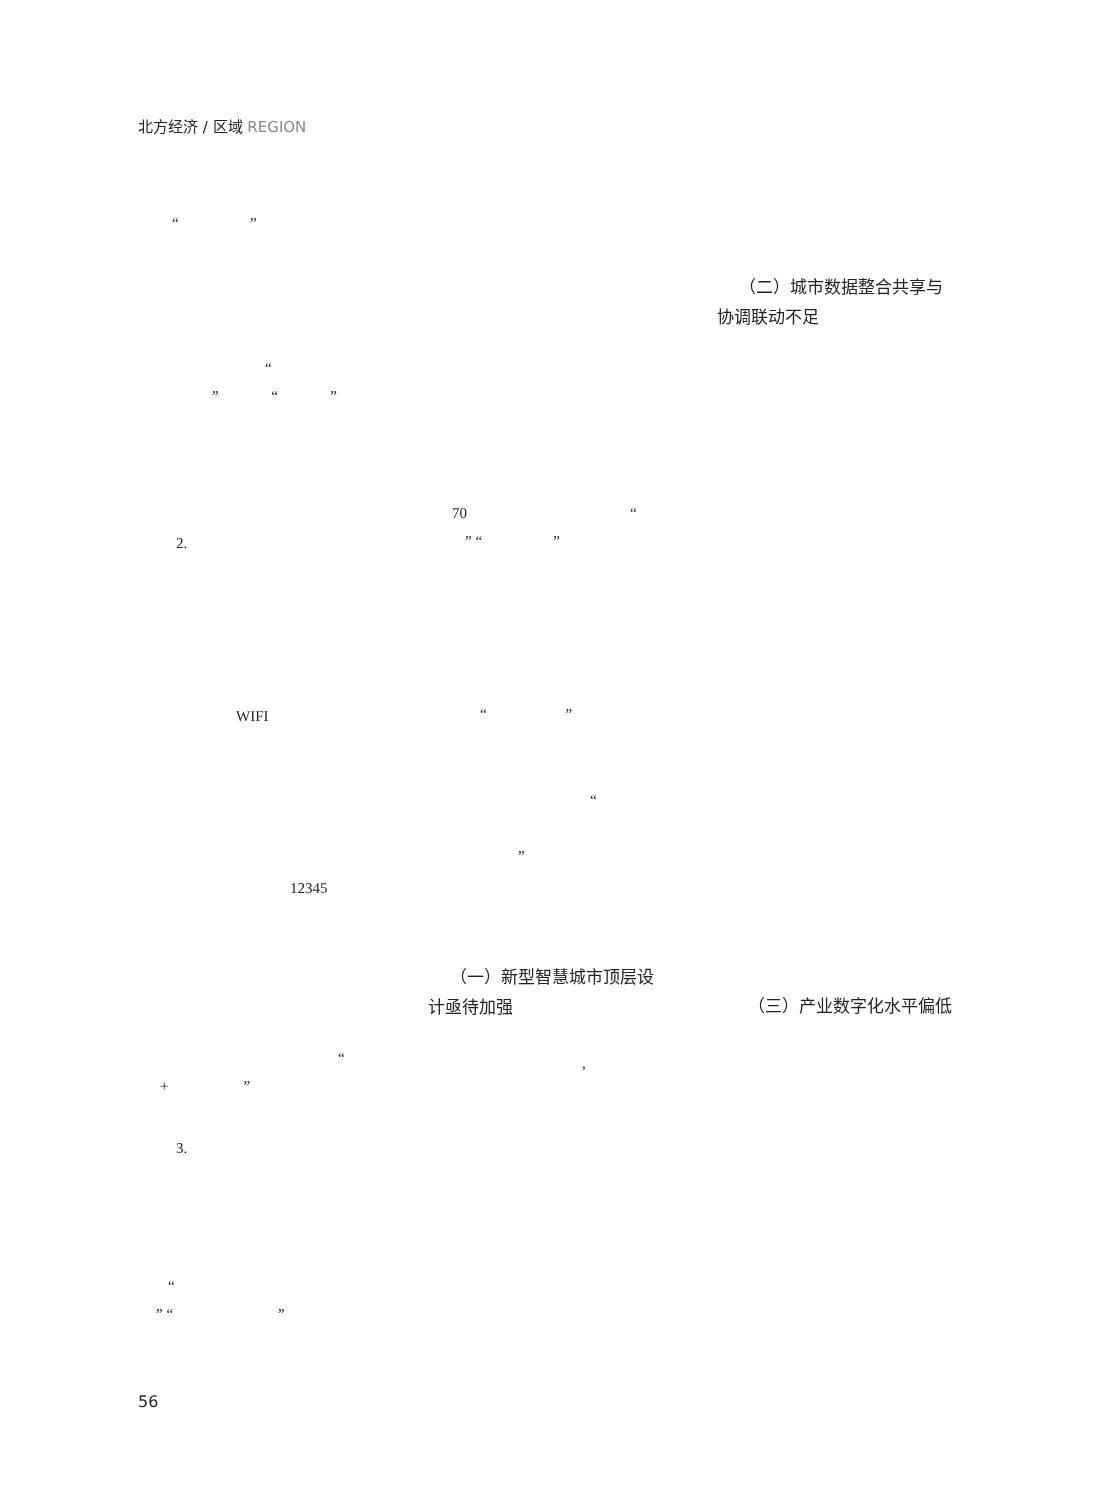北方经济 / 区域 REGION
“ ”
（二）城市数据整合共享与
协调联动不足
“
” “ ”
70 “
2. ” “ ”
WIFI “ ”
“
”
12345
（一）新型智慧城市顶层设
计亟待加强
（三）产业数字化水平偏低
“ ,
+ ”
3.
“
” “ ”
56